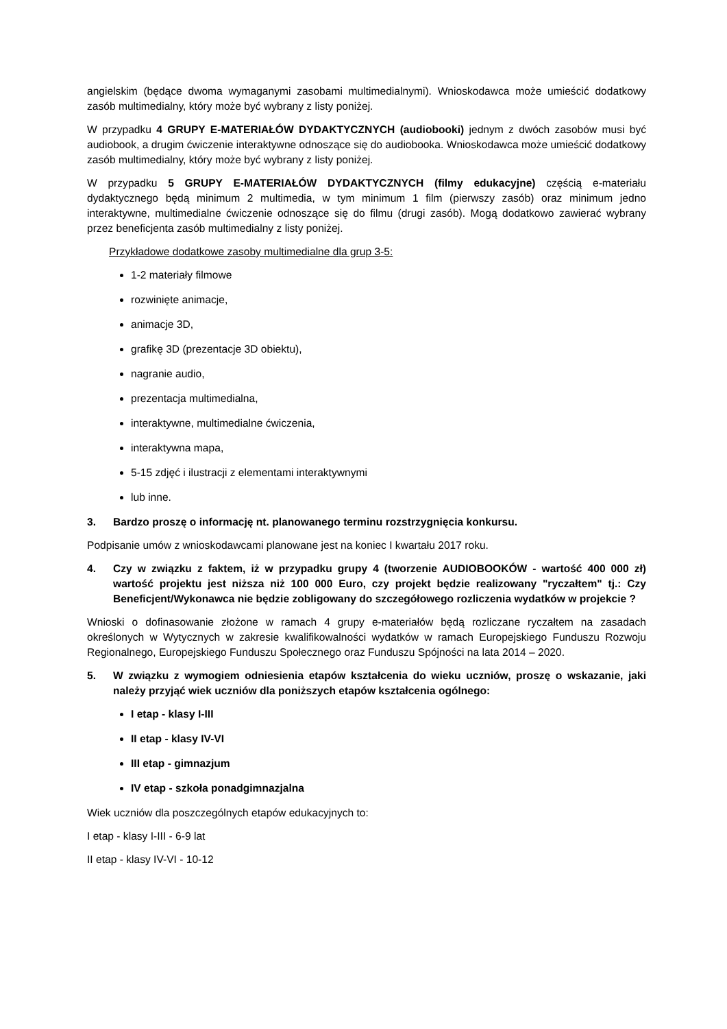angielskim (będące dwoma wymaganymi zasobami multimedialnymi). Wnioskodawca może umieścić dodatkowy zasób multimedialny, który może być wybrany z listy poniżej.
W przypadku 4 GRUPY E-MATERIAŁÓW DYDAKTYCZNYCH (audiobooki) jednym z dwóch zasobów musi być audiobook, a drugim ćwiczenie interaktywne odnoszące się do audiobooka. Wnioskodawca może umieścić dodatkowy zasób multimedialny, który może być wybrany z listy poniżej.
W przypadku 5 GRUPY E-MATERIAŁÓW DYDAKTYCZNYCH (filmy edukacyjne) częścią e-materiału dydaktycznego będą minimum 2 multimedia, w tym minimum 1 film (pierwszy zasób) oraz minimum jedno interaktywne, multimedialne ćwiczenie odnoszące się do filmu (drugi zasób). Mogą dodatkowo zawierać wybrany przez beneficjenta zasób multimedialny z listy poniżej.
Przykładowe dodatkowe zasoby multimedialne dla grup 3-5:
1-2 materiały filmowe
rozwinięte animacje,
animacje 3D,
grafikę 3D (prezentacje 3D obiektu),
nagranie audio,
prezentacja multimedialna,
interaktywne, multimedialne ćwiczenia,
interaktywna mapa,
5-15 zdjęć i ilustracji z elementami interaktywnymi
lub inne.
3. Bardzo proszę o informację nt. planowanego terminu rozstrzygnięcia konkursu.
Podpisanie umów z wnioskodawcami planowane jest na koniec I kwartału 2017 roku.
4. Czy w związku z faktem, iż w przypadku grupy 4 (tworzenie AUDIOBOOKÓW - wartość 400 000 zł) wartość projektu jest niższa niż 100 000 Euro, czy projekt będzie realizowany "ryczałtem" tj.: Czy Beneficjent/Wykonawca nie będzie zobligowany do szczegółowego rozliczenia wydatków w projekcie ?
Wnioski o dofinasowanie złożone w ramach 4 grupy e-materiałów będą rozliczane ryczałtem na zasadach określonych w Wytycznych w zakresie kwalifikowalności wydatków w ramach Europejskiego Funduszu Rozwoju Regionalnego, Europejskiego Funduszu Społecznego oraz Funduszu Spójności na lata 2014 – 2020.
5. W związku z wymogiem odniesienia etapów kształcenia do wieku uczniów, proszę o wskazanie, jaki należy przyjąć wiek uczniów dla poniższych etapów kształcenia ogólnego:
I etap - klasy I-III
II etap - klasy IV-VI
III etap - gimnazjum
IV etap - szkoła ponadgimnazjalna
Wiek uczniów dla poszczególnych etapów edukacyjnych to:
I etap - klasy I-III - 6-9 lat
II etap - klasy IV-VI - 10-12